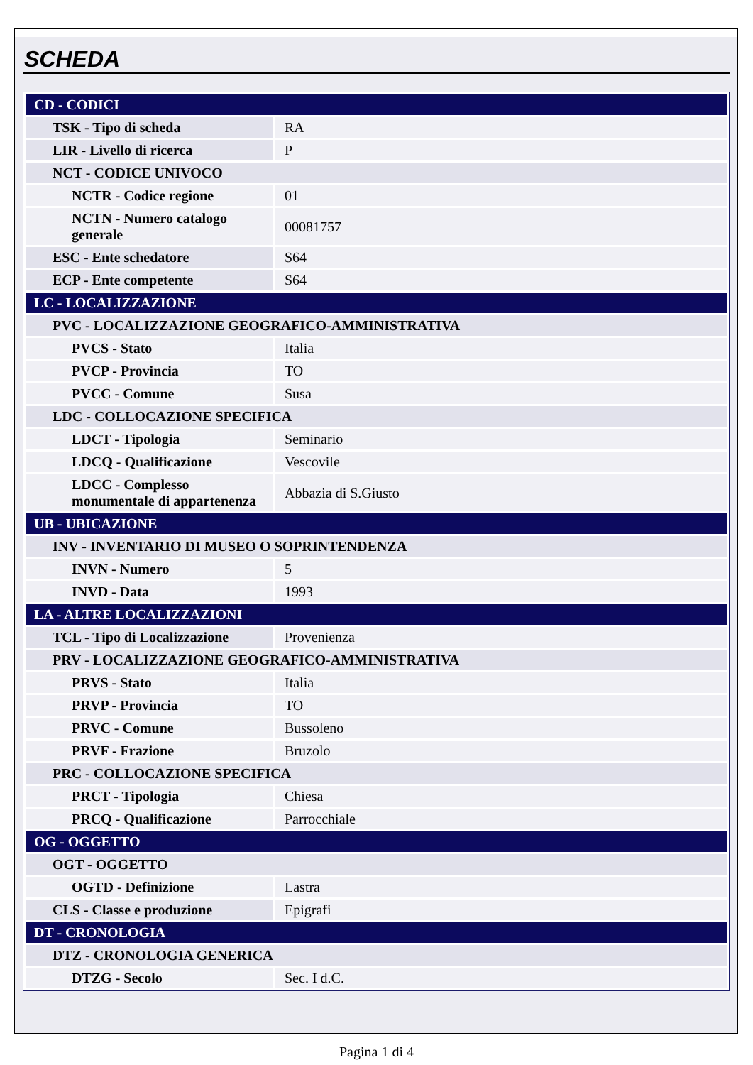SCHEDA
| CD - CODICI | |
| TSK - Tipo di scheda | RA |
| LIR - Livello di ricerca | P |
| NCT - CODICE UNIVOCO | |
| NCTR - Codice regione | 01 |
| NCTN - Numero catalogo generale | 00081757 |
| ESC - Ente schedatore | S64 |
| ECP - Ente competente | S64 |
| LC - LOCALIZZAZIONE | |
| PVC - LOCALIZZAZIONE GEOGRAFICO-AMMINISTRATIVA | |
| PVCS - Stato | Italia |
| PVCP - Provincia | TO |
| PVCC - Comune | Susa |
| LDC - COLLOCAZIONE SPECIFICA | |
| LDCT - Tipologia | Seminario |
| LDCQ - Qualificazione | Vescovile |
| LDCC - Complesso monumentale di appartenenza | Abbazia di S.Giusto |
| UB - UBICAZIONE | |
| INV - INVENTARIO DI MUSEO O SOPRINTENDENZA | |
| INVN - Numero | 5 |
| INVD - Data | 1993 |
| LA - ALTRE LOCALIZZAZIONI | |
| TCL - Tipo di Localizzazione | Provenienza |
| PRV - LOCALIZZAZIONE GEOGRAFICO-AMMINISTRATIVA | |
| PRVS - Stato | Italia |
| PRVP - Provincia | TO |
| PRVC - Comune | Bussoleno |
| PRVF - Frazione | Bruzolo |
| PRC - COLLOCAZIONE SPECIFICA | |
| PRCT - Tipologia | Chiesa |
| PRCQ - Qualificazione | Parrocchiale |
| OG - OGGETTO | |
| OGT - OGGETTO | |
| OGTD - Definizione | Lastra |
| CLS - Classe e produzione | Epigrafi |
| DT - CRONOLOGIA | |
| DTZ - CRONOLOGIA GENERICA | |
| DTZG - Secolo | Sec. I d.C. |
Pagina 1 di 4